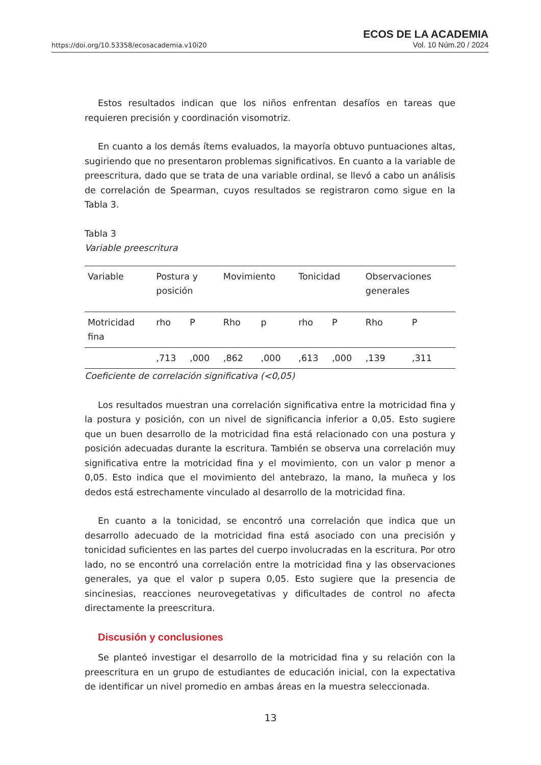https://doi.org/10.53358/ecosacademia.v10i20
ECOS DE LA ACADEMIA
Vol. 10 Núm.20 / 2024
Estos resultados indican que los niños enfrentan desafíos en tareas que requieren precisión y coordinación visomotriz.
En cuanto a los demás ítems evaluados, la mayoría obtuvo puntuaciones altas, sugiriendo que no presentaron problemas significativos. En cuanto a la variable de preescritura, dado que se trata de una variable ordinal, se llevó a cabo un análisis de correlación de Spearman, cuyos resultados se registraron como sigue en la Tabla 3.
Tabla 3
Variable preescritura
| Variable | Postura y posición | | Movimiento | | Tonicidad | | Observaciones generales | |
| Motricidad fina | rho | P | Rho | p | rho | P | Rho | P |
| | ,713 | ,000 | ,862 | ,000 | ,613 | ,000 | ,139 | ,311 |
Coeficiente de correlación significativa (<0,05)
Los resultados muestran una correlación significativa entre la motricidad fina y la postura y posición, con un nivel de significancia inferior a 0,05. Esto sugiere que un buen desarrollo de la motricidad fina está relacionado con una postura y posición adecuadas durante la escritura. También se observa una correlación muy significativa entre la motricidad fina y el movimiento, con un valor p menor a 0,05. Esto indica que el movimiento del antebrazo, la mano, la muñeca y los dedos está estrechamente vinculado al desarrollo de la motricidad fina.
En cuanto a la tonicidad, se encontró una correlación que indica que un desarrollo adecuado de la motricidad fina está asociado con una precisión y tonicidad suficientes en las partes del cuerpo involucradas en la escritura. Por otro lado, no se encontró una correlación entre la motricidad fina y las observaciones generales, ya que el valor p supera 0,05. Esto sugiere que la presencia de sincinesias, reacciones neurovegetativas y dificultades de control no afecta directamente la preescritura.
Discusión y conclusiones
Se planteó investigar el desarrollo de la motricidad fina y su relación con la preescritura en un grupo de estudiantes de educación inicial, con la expectativa de identificar un nivel promedio en ambas áreas en la muestra seleccionada.
13